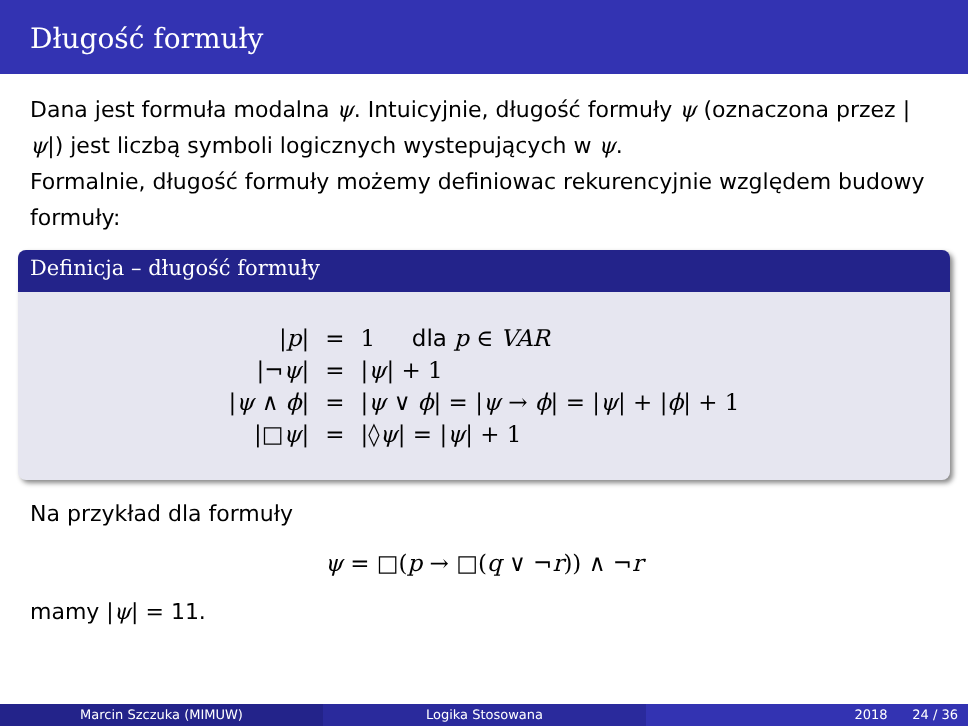Długość formuły
Dana jest formuła modalna ψ. Intuicyjnie, długość formuły ψ (oznaczona przez |ψ|) jest liczbą symboli logicznych wystepujących w ψ.
Formalnie, długość formuły możemy definiowac rekurencyjnie względem budowy formuły:
Definicja – długość formuły
| / p / | = | 1 dla p ∈ VAR |
| /¬ ψ / | = | / ψ / + 1 |
| / ψ ∧ ϕ / | = | / ψ ∨ ϕ / = / ψ → ϕ / = / ψ / + / ϕ / + 1 |
| /□ ψ / | = | /◊ ψ / = / ψ / + 1 |
Na przykład dla formuły
ψ = □(p → □(q ∨ ¬r)) ∧ ¬r
mamy |ψ| = 11.
Marcin Szczuka (MIMUW) Logika Stosowana 2018 24 / 36